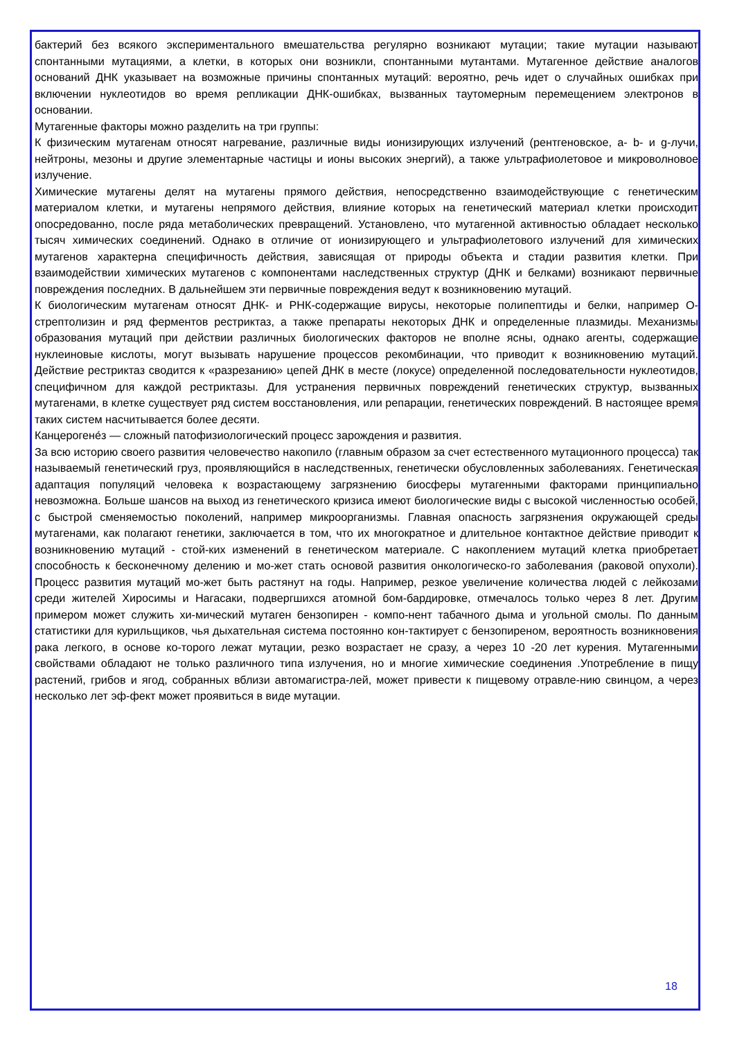бактерий без всякого экспериментального вмешательства регулярно возникают мутации; такие мутации называют спонтанными мутациями, а клетки, в которых они возникли, спонтанными мутантами. Мутагенное действие аналогов оснований ДНК указывает на возможные причины спонтанных мутаций: вероятно, речь идет о случайных ошибках при включении нуклеотидов во время репликации ДНК-ошибках, вызванных таутомерным перемещением электронов в основании.
Мутагенные факторы можно разделить на три группы:
К физическим мутагенам относят нагревание, различные виды ионизирующих излучений (рентгеновское, а- b- и g-лучи, нейтроны, мезоны и другие элементарные частицы и ионы высоких энергий), а также ультрафиолетовое и микроволновое излучение.
Химические мутагены делят на мутагены прямого действия, непосредственно взаимодействующие с генетическим материалом клетки, и мутагены непрямого действия, влияние которых на генетический материал клетки происходит опосредованно, после ряда метаболических превращений. Установлено, что мутагенной активностью обладает несколько тысяч химических соединений. Однако в отличие от ионизирующего и ультрафиолетового излучений для химических мутагенов характерна специфичность действия, зависящая от природы объекта и стадии развития клетки. При взаимодействии химических мутагенов с компонентами наследственных структур (ДНК и белками) возникают первичные повреждения последних. В дальнейшем эти первичные повреждения ведут к возникновению мутаций.
К биологическим мутагенам относят ДНК- и РНК-содержащие вирусы, некоторые полипептиды и белки, например О-стрептолизин и ряд ферментов рестриктаз, а также препараты некоторых ДНК и определенные плазмиды. Механизмы образования мутаций при действии различных биологических факторов не вполне ясны, однако агенты, содержащие нуклеиновые кислоты, могут вызывать нарушение процессов рекомбинации, что приводит к возникновению мутаций. Действие рестриктаз сводится к «разрезанию» цепей ДНК в месте (локусе) определенной последовательности нуклеотидов, специфичном для каждой рестриктазы. Для устранения первичных повреждений генетических структур, вызванных мутагенами, в клетке существует ряд систем восстановления, или репарации, генетических повреждений. В настоящее время таких систем насчитывается более десяти.
Канцерогене́з — сложный патофизиологический процесс зарождения и развития.
За всю историю своего развития человечество накопило (главным образом за счет естественного мутационного процесса) так называемый генетический груз, проявляющийся в наследственных, генетически обусловленных заболеваниях. Генетическая адаптация популяций человека к возрастающему загрязнению биосферы мутагенными факторами принципиально невозможна. Больше шансов на выход из генетического кризиса имеют биологические виды с высокой численностью особей, с быстрой сменяемостью поколений, например микроорганизмы. Главная опасность загрязнения окружающей среды мутагенами, как полагают генетики, заключается в том, что их многократное и длительное контактное действие приводит к возникновению мутаций - стой-ких изменений в генетическом материале. С накоплением мутаций клетка приобретает способность к бесконечному делению и мо-жет стать основой развития онкологическо-го заболевания (раковой опухоли). Процесс развития мутаций мо-жет быть растянут на годы. Например, резкое увеличение количества людей с лейкозами среди жителей Хиросимы и Нагасаки, подвергшихся атомной бом-бардировке, отмечалось только через 8 лет. Другим примером может служить хи-мический мутаген бензопирен - компо-нент табачного дыма и угольной смолы. По данным статистики для курильщиков, чья дыхательная система постоянно кон-тактирует с бензопиреном, вероятность возникновения рака легкого, в основе ко-торого лежат мутации, резко возрастает не сразу, а через 10 -20 лет курения. Мутагенными свойствами обладают не только различного типа излучения, но и многие химические соединения .Употребление в пищу растений, грибов и ягод, собранных вблизи автомагистра-лей, может привести к пищевому отравле-нию свинцом, а через несколько лет эф-фект может проявиться в виде мутации.
18